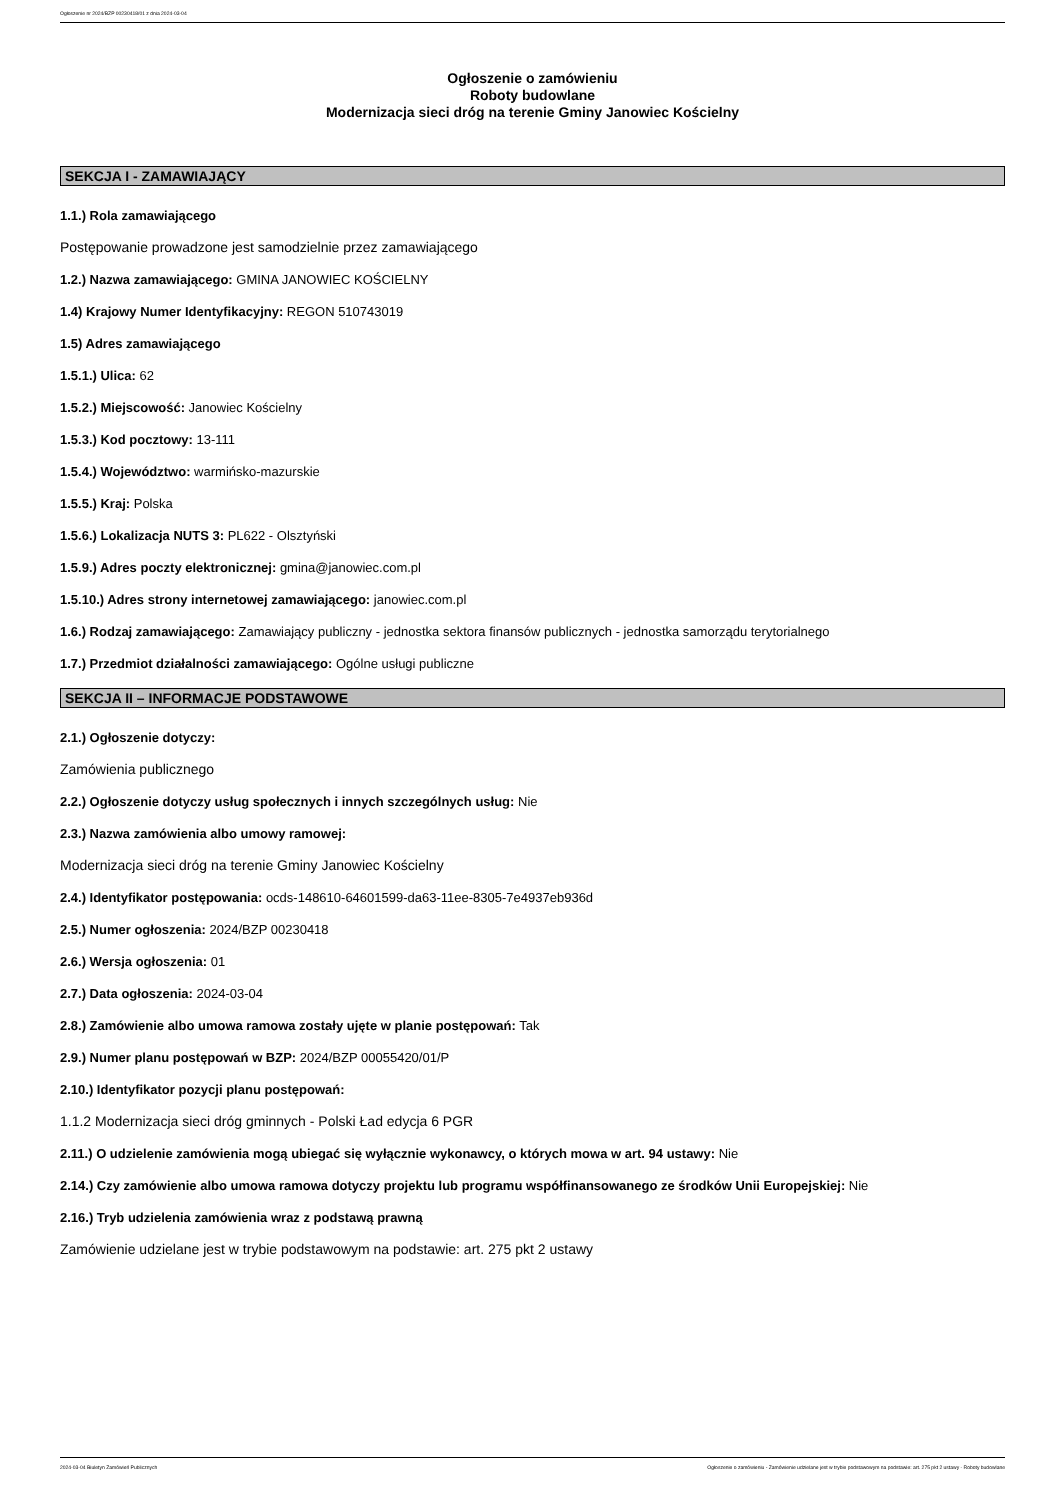Ogłoszenie nr 2024/BZP 00230418/01 z dnia 2024-03-04
Ogłoszenie o zamówieniu
Roboty budowlane
Modernizacja sieci dróg na terenie Gminy Janowiec Kościelny
SEKCJA I - ZAMAWIAJĄCY
1.1.) Rola zamawiającego
Postępowanie prowadzone jest samodzielnie przez zamawiającego
1.2.) Nazwa zamawiającego: GMINA JANOWIEC KOŚCIELNY
1.4) Krajowy Numer Identyfikacyjny: REGON 510743019
1.5) Adres zamawiającego
1.5.1.) Ulica: 62
1.5.2.) Miejscowość: Janowiec Kościelny
1.5.3.) Kod pocztowy: 13-111
1.5.4.) Województwo: warmińsko-mazurskie
1.5.5.) Kraj: Polska
1.5.6.) Lokalizacja NUTS 3: PL622 - Olsztyński
1.5.9.) Adres poczty elektronicznej: gmina@janowiec.com.pl
1.5.10.) Adres strony internetowej zamawiającego: janowiec.com.pl
1.6.) Rodzaj zamawiającego: Zamawiający publiczny - jednostka sektora finansów publicznych - jednostka samorządu terytorialnego
1.7.) Przedmiot działalności zamawiającego: Ogólne usługi publiczne
SEKCJA II – INFORMACJE PODSTAWOWE
2.1.) Ogłoszenie dotyczy:
Zamówienia publicznego
2.2.) Ogłoszenie dotyczy usług społecznych i innych szczególnych usług: Nie
2.3.) Nazwa zamówienia albo umowy ramowej:
Modernizacja sieci dróg na terenie Gminy Janowiec Kościelny
2.4.) Identyfikator postępowania: ocds-148610-64601599-da63-11ee-8305-7e4937eb936d
2.5.) Numer ogłoszenia: 2024/BZP 00230418
2.6.) Wersja ogłoszenia: 01
2.7.) Data ogłoszenia: 2024-03-04
2.8.) Zamówienie albo umowa ramowa zostały ujęte w planie postępowań: Tak
2.9.) Numer planu postępowań w BZP: 2024/BZP 00055420/01/P
2.10.) Identyfikator pozycji planu postępowań:
1.1.2 Modernizacja sieci dróg gminnych - Polski Ład edycja 6 PGR
2.11.) O udzielenie zamówienia mogą ubiegać się wyłącznie wykonawcy, o których mowa w art. 94 ustawy: Nie
2.14.) Czy zamówienie albo umowa ramowa dotyczy projektu lub programu współfinansowanego ze środków Unii Europejskiej: Nie
2.16.) Tryb udzielenia zamówienia wraz z podstawą prawną
Zamówienie udzielane jest w trybie podstawowym na podstawie: art. 275 pkt 2 ustawy
2024-03-04 Biuletyn Zamówień Publicznych Ogłoszenie o zamówieniu - Zamówienie udzielane jest w trybie podstawowym na podstawie: art. 275 pkt 2 ustawy - Roboty budowlane